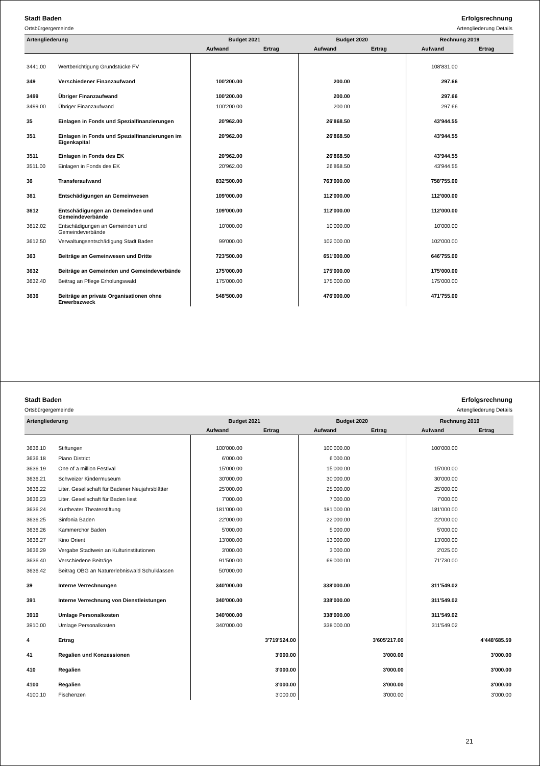Stadt Baden
Ortsbürgergemeinde
Erfolgsrechnung
Artengliederung Details
| Artengliederung | | Budget 2021 | | Budget 2020 | | Rechnung 2019 | |
| --- | --- | --- | --- | --- | --- | --- | --- |
| | | Aufwand | Ertrag | Aufwand | Ertrag | Aufwand | Ertrag |
| 3441.00 | Wertberichtigung Grundstücke FV | | | | | 108'831.00 | |
| 349 | Verschiedener Finanzaufwand | 100'200.00 | | 200.00 | | 297.66 | |
| 3499 | Übriger Finanzaufwand | 100'200.00 | | 200.00 | | 297.66 | |
| 3499.00 | Übriger Finanzaufwand | 100'200.00 | | 200.00 | | 297.66 | |
| 35 | Einlagen in Fonds und Spezialfinanzierungen | 20'962.00 | | 26'868.50 | | 43'944.55 | |
| 351 | Einlagen in Fonds und Spezialfinanzierungen im Eigenkapital | 20'962.00 | | 26'868.50 | | 43'944.55 | |
| 3511 | Einlagen in Fonds des EK | 20'962.00 | | 26'868.50 | | 43'944.55 | |
| 3511.00 | Einlagen in Fonds des EK | 20'962.00 | | 26'868.50 | | 43'944.55 | |
| 36 | Transferaufwand | 832'500.00 | | 763'000.00 | | 758'755.00 | |
| 361 | Entschädigungen an Gemeinwesen | 109'000.00 | | 112'000.00 | | 112'000.00 | |
| 3612 | Entschädigungen an Gemeinden und Gemeindeverbände | 109'000.00 | | 112'000.00 | | 112'000.00 | |
| 3612.02 | Entschädigungen an Gemeinden und Gemeindeverbände | 10'000.00 | | 10'000.00 | | 10'000.00 | |
| 3612.50 | Verwaltungsentschädigung Stadt Baden | 99'000.00 | | 102'000.00 | | 102'000.00 | |
| 363 | Beiträge an Gemeinwesen und Dritte | 723'500.00 | | 651'000.00 | | 646'755.00 | |
| 3632 | Beiträge an Gemeinden und Gemeindeverbände | 175'000.00 | | 175'000.00 | | 175'000.00 | |
| 3632.40 | Beitrag an Pflege Erholungswald | 175'000.00 | | 175'000.00 | | 175'000.00 | |
| 3636 | Beiträge an private Organisationen ohne Erwerbszweck | 548'500.00 | | 476'000.00 | | 471'755.00 | |
Stadt Baden
Ortsbürgergemeinde
Erfolgsrechnung
Artengliederung Details
| Artengliederung | | Budget 2021 | | Budget 2020 | | Rechnung 2019 | |
| --- | --- | --- | --- | --- | --- | --- | --- |
| | | Aufwand | Ertrag | Aufwand | Ertrag | Aufwand | Ertrag |
| 3636.10 | Stiftungen | 100'000.00 | | 100'000.00 | | 100'000.00 | |
| 3636.18 | Piano District | 6'000.00 | | 6'000.00 | | | |
| 3636.19 | One of a million Festival | 15'000.00 | | 15'000.00 | | 15'000.00 | |
| 3636.21 | Schweizer Kindermuseum | 30'000.00 | | 30'000.00 | | 30'000.00 | |
| 3636.22 | Liter. Gesellschaft für Badener Neujahrsblätter | 25'000.00 | | 25'000.00 | | 25'000.00 | |
| 3636.23 | Liter. Gesellschaft für Baden liest | 7'000.00 | | 7'000.00 | | 7'000.00 | |
| 3636.24 | Kurtheater Theaterstiftung | 181'000.00 | | 181'000.00 | | 181'000.00 | |
| 3636.25 | Sinfonia Baden | 22'000.00 | | 22'000.00 | | 22'000.00 | |
| 3636.26 | Kammerchor Baden | 5'000.00 | | 5'000.00 | | 5'000.00 | |
| 3636.27 | Kino Orient | 13'000.00 | | 13'000.00 | | 13'000.00 | |
| 3636.29 | Vergabe Stadtwein an Kulturinstitutionen | 3'000.00 | | 3'000.00 | | 2'025.00 | |
| 3636.40 | Verschiedene Beiträge | 91'500.00 | | 69'000.00 | | 71'730.00 | |
| 3636.42 | Beitrag OBG an Naturerlebniswald Schulklassen | 50'000.00 | | | | | |
| 39 | Interne Verrechnungen | 340'000.00 | | 338'000.00 | | 311'549.02 | |
| 391 | Interne Verrechnung von Dienstleistungen | 340'000.00 | | 338'000.00 | | 311'549.02 | |
| 3910 | Umlage Personalkosten | 340'000.00 | | 338'000.00 | | 311'549.02 | |
| 3910.00 | Umlage Personalkosten | 340'000.00 | | 338'000.00 | | 311'549.02 | |
| 4 | Ertrag | | 3'719'524.00 | | 3'605'217.00 | | 4'448'685.59 |
| 41 | Regalien und Konzessionen | | 3'000.00 | | 3'000.00 | | 3'000.00 |
| 410 | Regalien | | 3'000.00 | | 3'000.00 | | 3'000.00 |
| 4100 | Regalien | | 3'000.00 | | 3'000.00 | | 3'000.00 |
| 4100.10 | Fischenzen | | 3'000.00 | | 3'000.00 | | 3'000.00 |
21